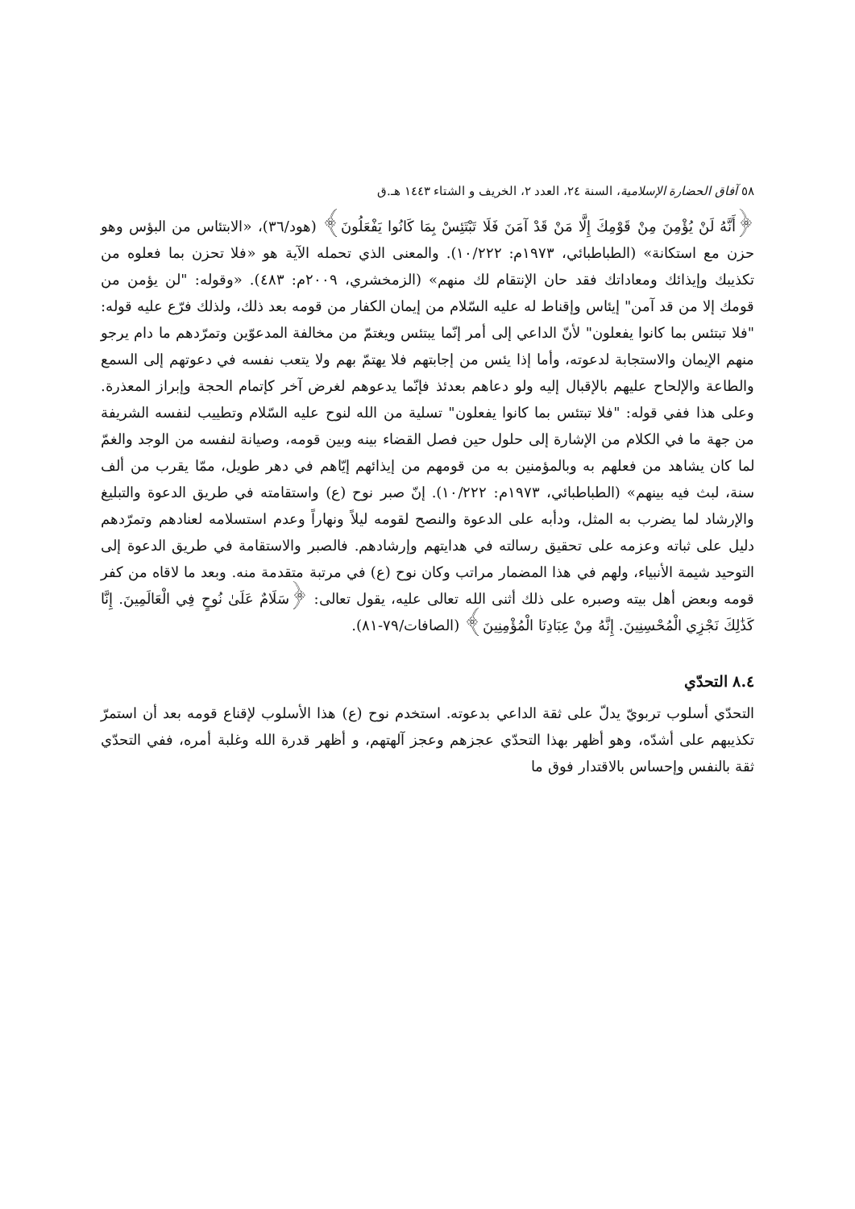٥٨ آفاق الحضارة الإسلامية، السنة ٢٤، العدد ٢، الخريف و الشتاء ١٤٤٣ هـ.ق
﴿أَنَّهُ لَنْ يُؤْمِنَ مِنْ قَوْمِكَ إِلَّا مَنْ قَدْ آمَنَ فَلَا تَبْتَئِسْ بِمَا كَانُوا يَفْعَلُونَ﴾ (هود/٣٦)، «الابتئاس من البؤس وهو حزن مع استكانة» (الطباطبائي، ١٩٧٣م: ١٠/٢٢٢). والمعنى الذي تحمله الآية هو «فلا تحزن بما فعلوه من تكذيبك وإيذائك ومعاداتك فقد حان الإنتقام لك منهم» (الزمخشري، ٢٠٠٩م: ٤٨٣). «وقوله: "لن يؤمن من قومك إلا من قد آمن" إيئاس وإقناط له عليه السّلام من إيمان الكفار من قومه بعد ذلك، ولذلك فرّع عليه قوله: "فلا تبتئس بما كانوا يفعلون" لأنّ الداعي إلى أمر إنّما يبتئس ويغتمّ من مخالفة المدعوّين وتمرّدهم ما دام يرجو منهم الإيمان والاستجابة لدعوته، وأما إذا يئس من إجابتهم فلا يهتمّ بهم ولا يتعب نفسه في دعوتهم إلى السمع والطاعة والإلحاح عليهم بالإقبال إليه ولو دعاهم بعدئذ فإنّما يدعوهم لغرض آخر كإتمام الحجة وإبراز المعذرة. وعلى هذا ففي قوله: "فلا تبتئس بما كانوا يفعلون" تسلية من الله لنوح عليه السّلام وتطييب لنفسه الشريفة من جهة ما في الكلام من الإشارة إلى حلول حين فصل القضاء بينه وبين قومه، وصيانة لنفسه من الوجد والغمّ لما كان يشاهد من فعلهم به وبالمؤمنين به من قومهم من إيذائهم إيّاهم في دهر طويل، ممّا يقرب من ألف سنة، لبث فيه بينهم» (الطباطبائي، ١٩٧٣م: ١٠/٢٢٢). إنّ صبر نوح (ع) واستقامته في طريق الدعوة والتبليغ والإرشاد لما يضرب به المثل، ودأبه على الدعوة والنصح لقومه ليلاً ونهاراً وعدم استسلامه لعنادهم وتمرّدهم دليل على ثباته وعزمه على تحقيق رسالته في هدايتهم وإرشادهم. فالصبر والاستقامة في طريق الدعوة إلى التوحيد شيمة الأنبياء، ولهم في هذا المضمار مراتب وكان نوح (ع) في مرتبة متقدمة منه. وبعد ما لاقاه من كفر قومه وبعض أهل بيته وصبره على ذلك أثنى الله تعالى عليه، يقول تعالى: ﴿سَلَامٌ عَلَىٰ نُوحٍ فِي الْعَالَمِينَ. إِنَّا كَذَٰلِكَ نَجْزِي الْمُحْسِنِينَ. إِنَّهُ مِنْ عِبَادِنَا الْمُؤْمِنِينَ﴾ (الصافات/٧٩-٨١).
٨.٤ التحدّي
التحدّي أسلوب تربويّ يدلّ على ثقة الداعي بدعوته. استخدم نوح (ع) هذا الأسلوب لإقناع قومه بعد أن استمرّ تكذيبهم على أشدّه، وهو أظهر بهذا التحدّي عجزهم وعجز آلهتهم، و أظهر قدرة الله وغلبة أمره، ففي التحدّي ثقة بالنفس وإحساس بالاقتدار فوق ما